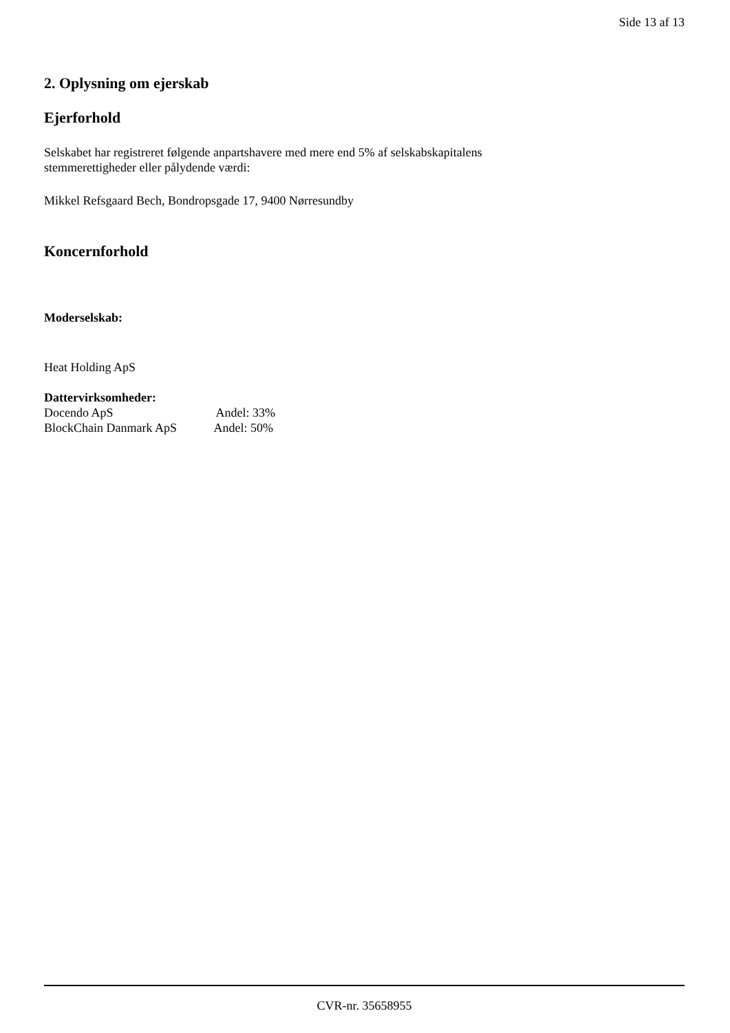Side 13 af 13
2. Oplysning om ejerskab
Ejerforhold
Selskabet har registreret følgende anpartshavere med mere end 5% af selskabskapitalens
stemmerettigheder eller pålydende værdi:
Mikkel Refsgaard Bech, Bondropsgade 17, 9400 Nørresundby
Koncernforhold
Moderselskab:
Heat Holding ApS
Dattervirksomheder:
Docendo ApS Andel: 33%
BlockChain Danmark ApS Andel: 50%
CVR-nr. 35658955